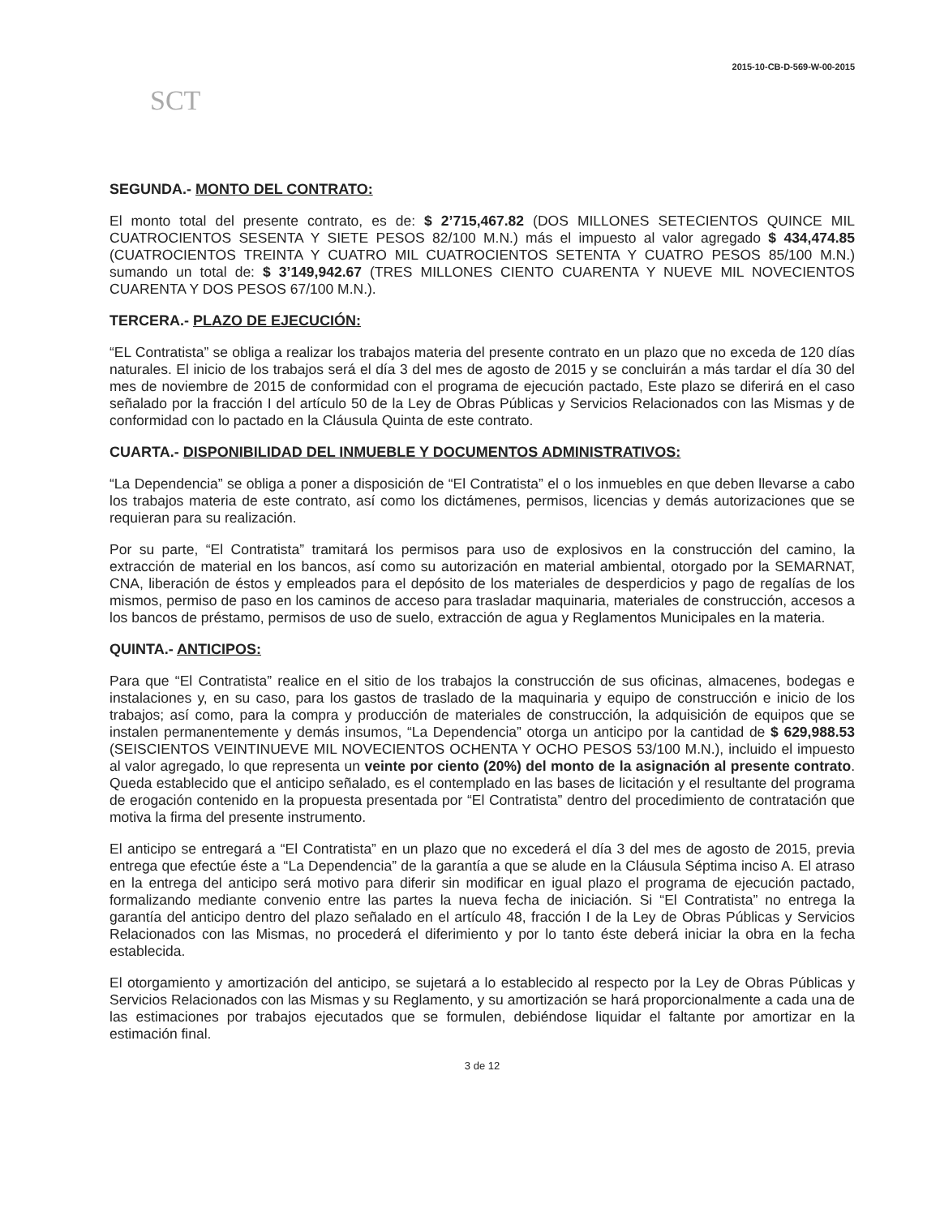2015-10-CB-D-569-W-00-2015
SCT
SEGUNDA.- MONTO DEL CONTRATO:
El monto total del presente contrato, es de: $ 2’715,467.82 (DOS MILLONES SETECIENTOS QUINCE MIL CUATROCIENTOS SESENTA Y SIETE PESOS 82/100 M.N.) más el impuesto al valor agregado $ 434,474.85 (CUATROCIENTOS TREINTA Y CUATRO MIL CUATROCIENTOS SETENTA Y CUATRO PESOS 85/100 M.N.) sumando un total de: $ 3’149,942.67 (TRES MILLONES CIENTO CUARENTA Y NUEVE MIL NOVECIENTOS CUARENTA Y DOS PESOS 67/100 M.N.).
TERCERA.- PLAZO DE EJECUCIÓN:
“EL Contratista” se obliga a realizar los trabajos materia del presente contrato en un plazo que no exceda de 120 días naturales. El inicio de los trabajos será el día 3 del mes de agosto de 2015 y se concluirán a más tardar el día 30 del mes de noviembre de 2015 de conformidad con el programa de ejecución pactado, Este plazo se diferirá en el caso señalado por la fracción I del artículo 50 de la Ley de Obras Públicas y Servicios Relacionados con las Mismas y de conformidad con lo pactado en la Cláusula Quinta de este contrato.
CUARTA.- DISPONIBILIDAD DEL INMUEBLE Y DOCUMENTOS ADMINISTRATIVOS:
“La Dependencia” se obliga a poner a disposición de “El Contratista” el o los inmuebles en que deben llevarse a cabo los trabajos materia de este contrato, así como los dictámenes, permisos, licencias y demás autorizaciones que se requieran para su realización.
Por su parte, “El Contratista” tramitará los permisos para uso de explosivos en la construcción del camino, la extracción de material en los bancos, así como su autorización en material ambiental, otorgado por la SEMARNAT, CNA, liberación de éstos y empleados para el depósito de los materiales de desperdicios y pago de regalías de los mismos, permiso de paso en los caminos de acceso para trasladar maquinaria, materiales de construcción, accesos a los bancos de préstamo, permisos de uso de suelo, extracción de agua y Reglamentos Municipales en la materia.
QUINTA.- ANTICIPOS:
Para que “El Contratista” realice en el sitio de los trabajos la construcción de sus oficinas, almacenes, bodegas e instalaciones y, en su caso, para los gastos de traslado de la maquinaria y equipo de construcción e inicio de los trabajos; así como, para la compra y producción de materiales de construcción, la adquisición de equipos que se instalen permanentemente y demás insumos, “La Dependencia” otorga un anticipo por la cantidad de $ 629,988.53 (SEISCIENTOS VEINTINUEVE MIL NOVECIENTOS OCHENTA Y OCHO PESOS 53/100 M.N.), incluido el impuesto al valor agregado, lo que representa un veinte por ciento (20%) del monto de la asignación al presente contrato. Queda establecido que el anticipo señalado, es el contemplado en las bases de licitación y el resultante del programa de erogación contenido en la propuesta presentada por “El Contratista” dentro del procedimiento de contratación que motiva la firma del presente instrumento.
El anticipo se entregará a “El Contratista” en un plazo que no excederá el día 3 del mes de agosto de 2015, previa entrega que efectúe éste a “La Dependencia” de la garantía a que se alude en la Cláusula Séptima inciso A. El atraso en la entrega del anticipo será motivo para diferir sin modificar en igual plazo el programa de ejecución pactado, formalizando mediante convenio entre las partes la nueva fecha de iniciación. Si “El Contratista” no entrega la garantía del anticipo dentro del plazo señalado en el artículo 48, fracción I de la Ley de Obras Públicas y Servicios Relacionados con las Mismas, no procederá el diferimiento y por lo tanto éste deberá iniciar la obra en la fecha establecida.
El otorgamiento y amortización del anticipo, se sujetará a lo establecido al respecto por la Ley de Obras Públicas y Servicios Relacionados con las Mismas y su Reglamento, y su amortización se hará proporcionalmente a cada una de las estimaciones por trabajos ejecutados que se formulen, debiéndose liquidar el faltante por amortizar en la estimación final.
3 de 12